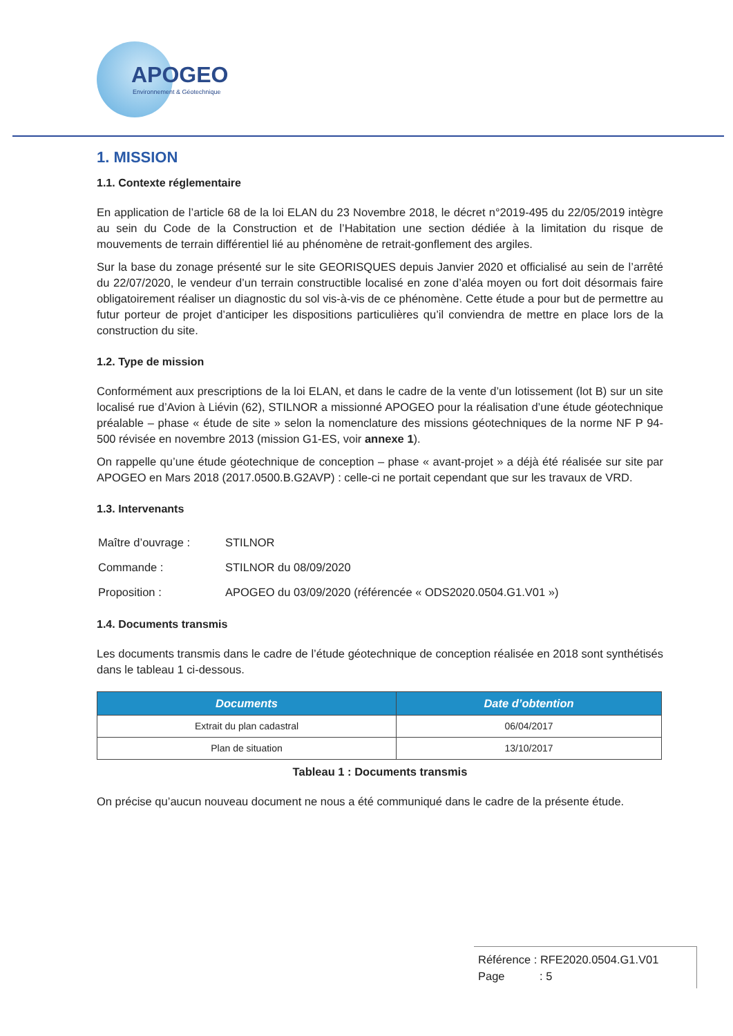APOGEO
Environnement & Géotechnique
1. MISSION
1.1. Contexte réglementaire
En application de l’article 68 de la loi ELAN du 23 Novembre 2018, le décret n°2019-495 du 22/05/2019 intègre au sein du Code de la Construction et de l’Habitation une section dédiée à la limitation du risque de mouvements de terrain différentiel lié au phénomène de retrait-gonflement des argiles.
Sur la base du zonage présenté sur le site GEORISQUES depuis Janvier 2020 et officialisé au sein de l’arrêté du 22/07/2020, le vendeur d’un terrain constructible localisé en zone d’aléa moyen ou fort doit désormais faire obligatoirement réaliser un diagnostic du sol vis-à-vis de ce phénomène. Cette étude a pour but de permettre au futur porteur de projet d’anticiper les dispositions particulières qu’il conviendra de mettre en place lors de la construction du site.
1.2. Type de mission
Conformément aux prescriptions de la loi ELAN, et dans le cadre de la vente d’un lotissement (lot B) sur un site localisé rue d’Avion à Liévin (62), STILNOR a missionné APOGEO pour la réalisation d’une étude géotechnique préalable – phase « étude de site » selon la nomenclature des missions géotechniques de la norme NF P 94-500 révisée en novembre 2013 (mission G1-ES, voir annexe 1).
On rappelle qu’une étude géotechnique de conception – phase « avant-projet » a déjà été réalisée sur site par APOGEO en Mars 2018 (2017.0500.B.G2AVP) : celle-ci ne portait cependant que sur les travaux de VRD.
1.3. Intervenants
| Maître d’ouvrage : | STILNOR |
| Commande : | STILNOR du 08/09/2020 |
| Proposition : | APOGEO du 03/09/2020 (référencée « ODS2020.0504.G1.V01 ») |
1.4. Documents transmis
Les documents transmis dans le cadre de l’étude géotechnique de conception réalisée en 2018 sont synthétisés dans le tableau 1 ci-dessous.
| Documents | Date d’obtention |
| --- | --- |
| Extrait du plan cadastral | 06/04/2017 |
| Plan de situation | 13/10/2017 |
Tableau 1 : Documents transmis
On précise qu’aucun nouveau document ne nous a été communiqué dans le cadre de la présente étude.
Référence : RFE2020.0504.G1.V01
Page : 5